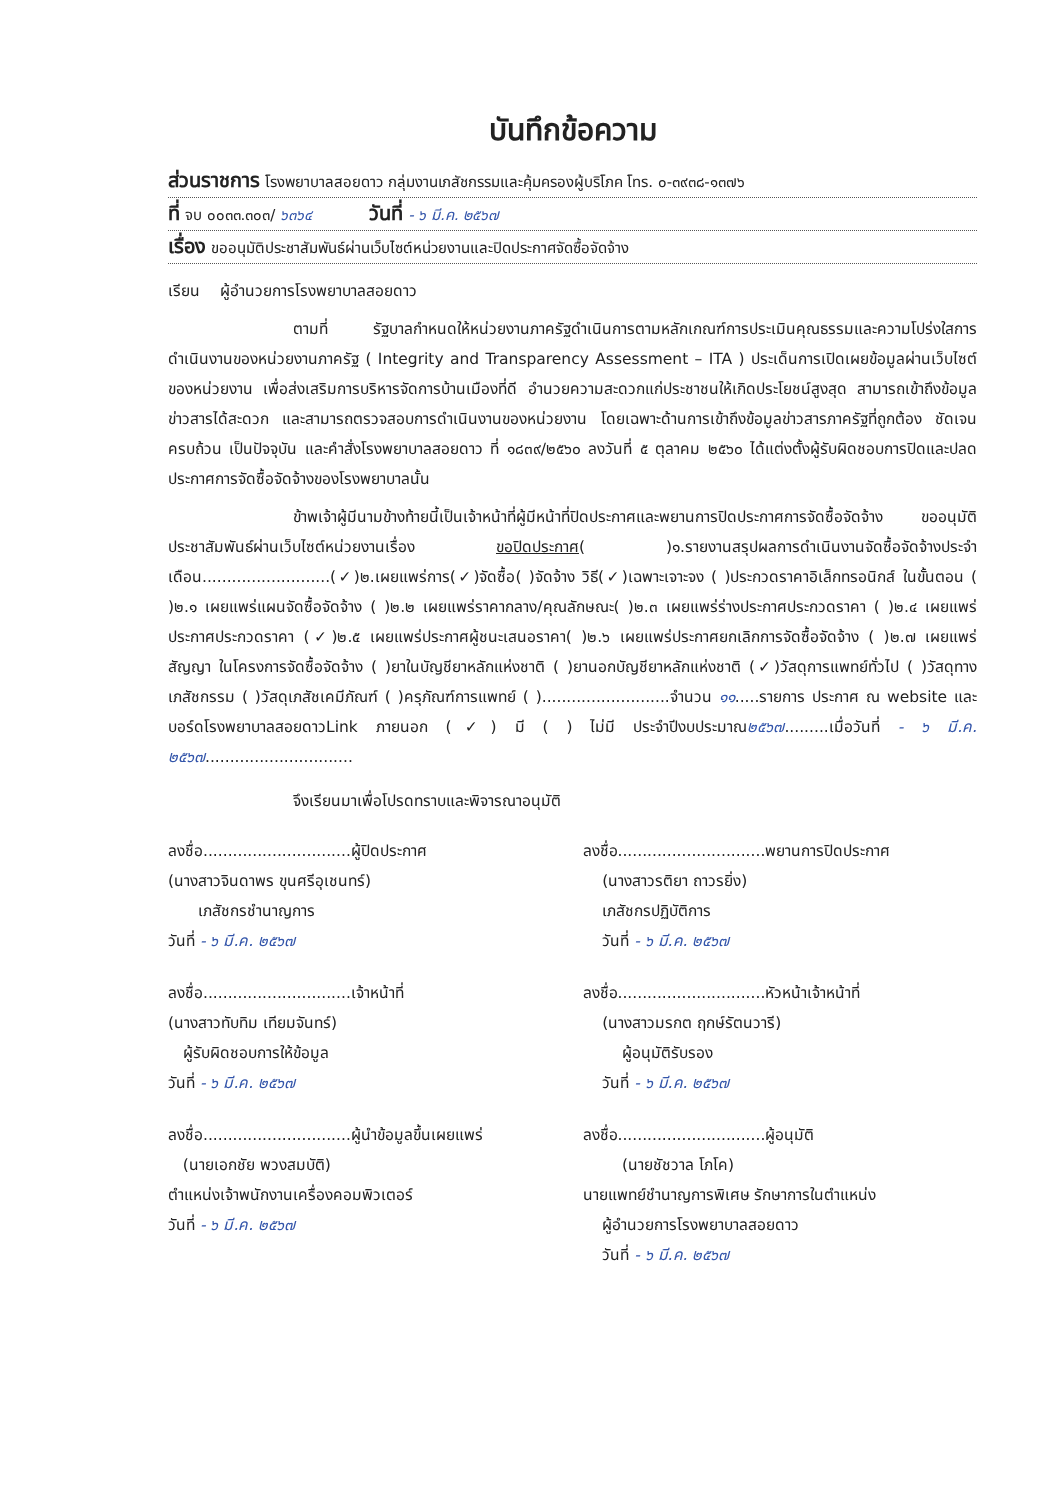บันทึกข้อความ
ส่วนราชการ โรงพยาบาลสอยดาว กลุ่มงานเภสัชกรรมและคุ้มครองผู้บริโภค โทร. ๐-๓๙๓๘-๑๓๗๖
ที่ จบ ๐๐๓๓.๓๐๓/ ๖๓๖๔ วันที่ - ๖ มี.ค. ๒๕๖๗
เรื่อง ขออนุมัติประชาสัมพันธ์ผ่านเว็บไซต์หน่วยงานและปิดประกาศจัดซื้อจัดจ้าง
เรียน ผู้อำนวยการโรงพยาบาลสอยดาว
ตามที่ รัฐบาลกำหนดให้หน่วยงานภาครัฐดำเนินการตามหลักเกณฑ์การประเมินคุณธรรมและความโปร่งใสการดำเนินงานของหน่วยงานภาครัฐ ( Integrity and Transparency Assessment – ITA ) ประเด็นการเปิดเผยข้อมูลผ่านเว็บไซต์ของหน่วยงาน เพื่อส่งเสริมการบริหารจัดการบ้านเมืองที่ดี อำนวยความสะดวกแก่ประชาชนให้เกิดประโยชน์สูงสุด สามารถเข้าถึงข้อมูลข่าวสารได้สะดวก และสามารถตรวจสอบการดำเนินงานของหน่วยงาน โดยเฉพาะด้านการเข้าถึงข้อมูลข่าวสารภาครัฐที่ถูกต้อง ชัดเจน ครบถ้วน เป็นปัจจุบัน และคำสั่งโรงพยาบาลสอยดาว ที่ ๑๘๓๙/๒๕๖๐ ลงวันที่ ๕ ตุลาคม ๒๕๖๐ ได้แต่งตั้งผู้รับผิดชอบการปิดและปลดประกาศการจัดซื้อจัดจ้างของโรงพยาบาลนั้น
ข้าพเจ้าผู้มีนามข้างท้ายนี้เป็นเจ้าหน้าที่ผู้มีหน้าที่ปิดประกาศและพยานการปิดประกาศการจัดซื้อจัดจ้าง ขออนุมัติประชาสัมพันธ์ผ่านเว็บไซต์หน่วยงานเรื่อง ขอปิดประกาศ( )๑.รายงานสรุปผลการดำเนินงานจัดซื้อจัดจ้างประจำเดือน..........................(✓)๒.เผยแพร่การ(✓)จัดซื้อ( )จัดจ้าง วิธี(✓)เฉพาะเจาะจง ( )ประกวดราคาอิเล็กทรอนิกส์ ในขั้นตอน ( )๒.๑ เผยแพร่แผนจัดซื้อจัดจ้าง ( )๒.๒ เผยแพร่ราคากลาง/คุณลักษณะ( )๒.๓ เผยแพร่ร่างประกาศประกวดราคา ( )๒.๔ เผยแพร่ประกาศประกวดราคา (✓)๒.๕ เผยแพร่ประกาศผู้ชนะเสนอราคา( )๒.๖ เผยแพร่ประกาศยกเลิกการจัดซื้อจัดจ้าง ( )๒.๗ เผยแพร่สัญญา ในโครงการจัดซื้อจัดจ้าง ( )ยาในบัญชียาหลักแห่งชาติ ( )ยานอกบัญชียาหลักแห่งชาติ (✓)วัสดุการแพทย์ทั่วไป ( )วัสดุทางเภสัชกรรม ( )วัสดุเภสัชเคมีภัณฑ์ ( )ครุภัณฑ์การแพทย์ ( )..........................จำนวน ๑๑.....รายการ ประกาศ ณ website และบอร์ดโรงพยาบาลสอยดาวLink ภายนอก (✓) มี ( ) ไม่มี ประจำปีงบประมาณ๒๕๖๗.........เมื่อวันที่ - ๖ มี.ค. ๒๕๖๗..............................
จึงเรียนมาเพื่อโปรดทราบและพิจารณาอนุมัติ
ลงชื่อ..............................ผู้ปิดประกาศ
(นางสาวจินดาพร ขุนศรีอุเชนทร์)
เภสัชกรชำนาญการ
วันที่ - ๖ มี.ค. ๒๕๖๗
ลงชื่อ..............................พยานการปิดประกาศ
(นางสาวรติยา ถาวรยิ่ง)
เภสัชกรปฏิบัติการ
วันที่ - ๖ มี.ค. ๒๕๖๗
ลงชื่อ..............................เจ้าหน้าที่
(นางสาวทับทิม เทียมจันทร์)
ผู้รับผิดชอบการให้ข้อมูล
วันที่ - ๖ มี.ค. ๒๕๖๗
ลงชื่อ..............................หัวหน้าเจ้าหน้าที่
(นางสาวมรกต ฤกษ์รัตนวารี)
ผู้อนุมัติรับรอง
วันที่ - ๖ มี.ค. ๒๕๖๗
ลงชื่อ..............................ผู้นำข้อมูลขึ้นเผยแพร่
(นายเอกชัย พวงสมบัติ)
ตำแหน่งเจ้าพนักงานเครื่องคอมพิวเตอร์
วันที่ - ๖ มี.ค. ๒๕๖๗
ลงชื่อ..............................ผู้อนุมัติ
(นายชัชวาล โภโค)
นายแพทย์ชำนาญการพิเศษ รักษาการในตำแหน่ง
ผู้อำนวยการโรงพยาบาลสอยดาว
วันที่ - ๖ มี.ค. ๒๕๖๗